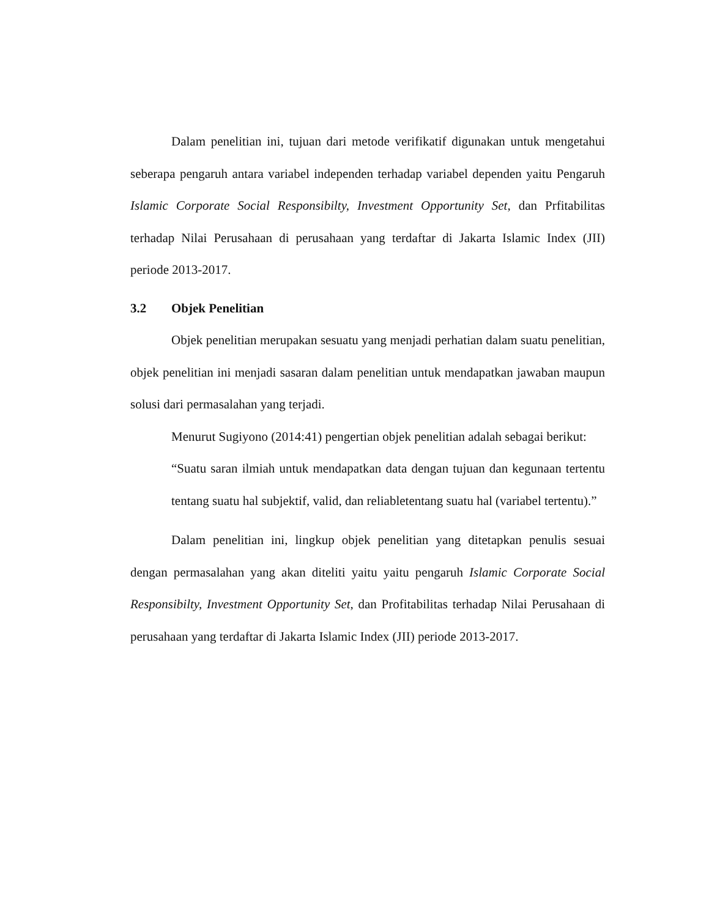Dalam penelitian ini, tujuan dari metode verifikatif digunakan untuk mengetahui seberapa pengaruh antara variabel independen terhadap variabel dependen yaitu Pengaruh Islamic Corporate Social Responsibilty, Investment Opportunity Set, dan Prfitabilitas terhadap Nilai Perusahaan di perusahaan yang terdaftar di Jakarta Islamic Index (JII) periode 2013-2017.
3.2 Objek Penelitian
Objek penelitian merupakan sesuatu yang menjadi perhatian dalam suatu penelitian, objek penelitian ini menjadi sasaran dalam penelitian untuk mendapatkan jawaban maupun solusi dari permasalahan yang terjadi.
Menurut Sugiyono (2014:41) pengertian objek penelitian adalah sebagai berikut:
“Suatu saran ilmiah untuk mendapatkan data dengan tujuan dan kegunaan tertentu tentang suatu hal subjektif, valid, dan reliabletentang suatu hal (variabel tertentu).”
Dalam penelitian ini, lingkup objek penelitian yang ditetapkan penulis sesuai dengan permasalahan yang akan diteliti yaitu yaitu pengaruh Islamic Corporate Social Responsibilty, Investment Opportunity Set, dan Profitabilitas terhadap Nilai Perusahaan di perusahaan yang terdaftar di Jakarta Islamic Index (JII) periode 2013-2017.